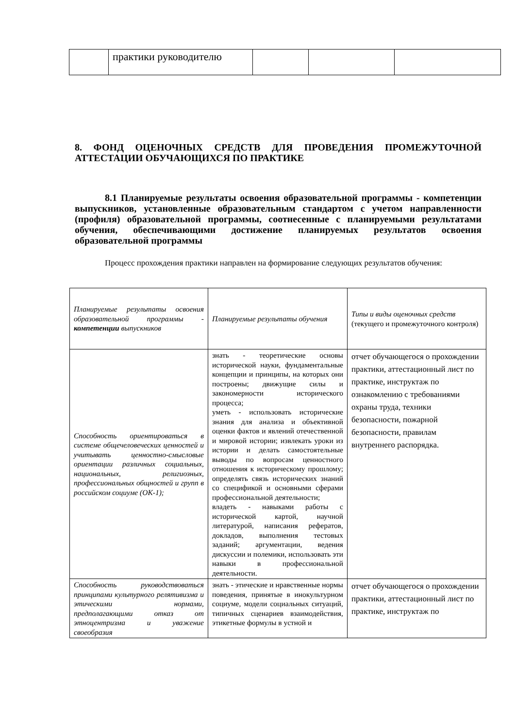| | практики руководителю | | | |
8. ФОНД ОЦЕНОЧНЫХ СРЕДСТВ ДЛЯ ПРОВЕДЕНИЯ ПРОМЕЖУТОЧНОЙ АТТЕСТАЦИИ ОБУЧАЮЩИХСЯ ПО ПРАКТИКЕ
8.1 Планируемые результаты освоения образовательной программы - компетенции выпускников, установленные образовательным стандартом с учетом направленности (профиля) образовательной программы, соотнесенные с планируемыми результатами обучения, обеспечивающими достижение планируемых результатов освоения образовательной программы
Процесс прохождения практики направлен на формирование следующих результатов обучения:
| Планируемые результаты освоения образовательной программы - компетенции выпускников | Планируемые результаты обучения | Типы и виды оценочных средств (текущего и промежуточного контроля) |
| Способность ориентироваться в системе общечеловеческих ценностей и учитывать ценностно-смысловые ориентации различных социальных, национальных, религиозных, профессиональных общностей и групп в российском социуме (ОК-1); | знать - теоретические основы исторической науки, фундаментальные концепции и принципы, на которых они построены; движущие силы и закономерности исторического процесса; уметь - использовать исторические знания для анализа и объективной оценки фактов и явлений отечественной и мировой истории; извлекать уроки из истории и делать самостоятельные выводы по вопросам ценностного отношения к историческому прошлому; определять связь исторических знаний со спецификой и основными сферами профессиональной деятельности; владеть - навыками работы с исторической картой, научной литературой, написания рефератов, докладов, выполнения тестовых заданий; аргументации, ведения дискуссии и полемики, использовать эти навыки в профессиональной деятельности. | отчет обучающегося о прохождении практики, аттестационный лист по практике, инструктаж по ознакомлению с требованиями охраны труда, техники безопасности, пожарной безопасности, правилам внутреннего распорядка. |
| Способность руководствоваться принципами культурного релятивизма и этическими нормами, предполагающими отказ от этноцентризма и уважение своеобразия | знать - этические и нравственные нормы поведения, принятые в инокультурном социуме, модели социальных ситуаций, типичных сценариев взаимодействия, этикетные формулы в устной и | отчет обучающегося о прохождении практики, аттестационный лист по практике, инструктаж по |